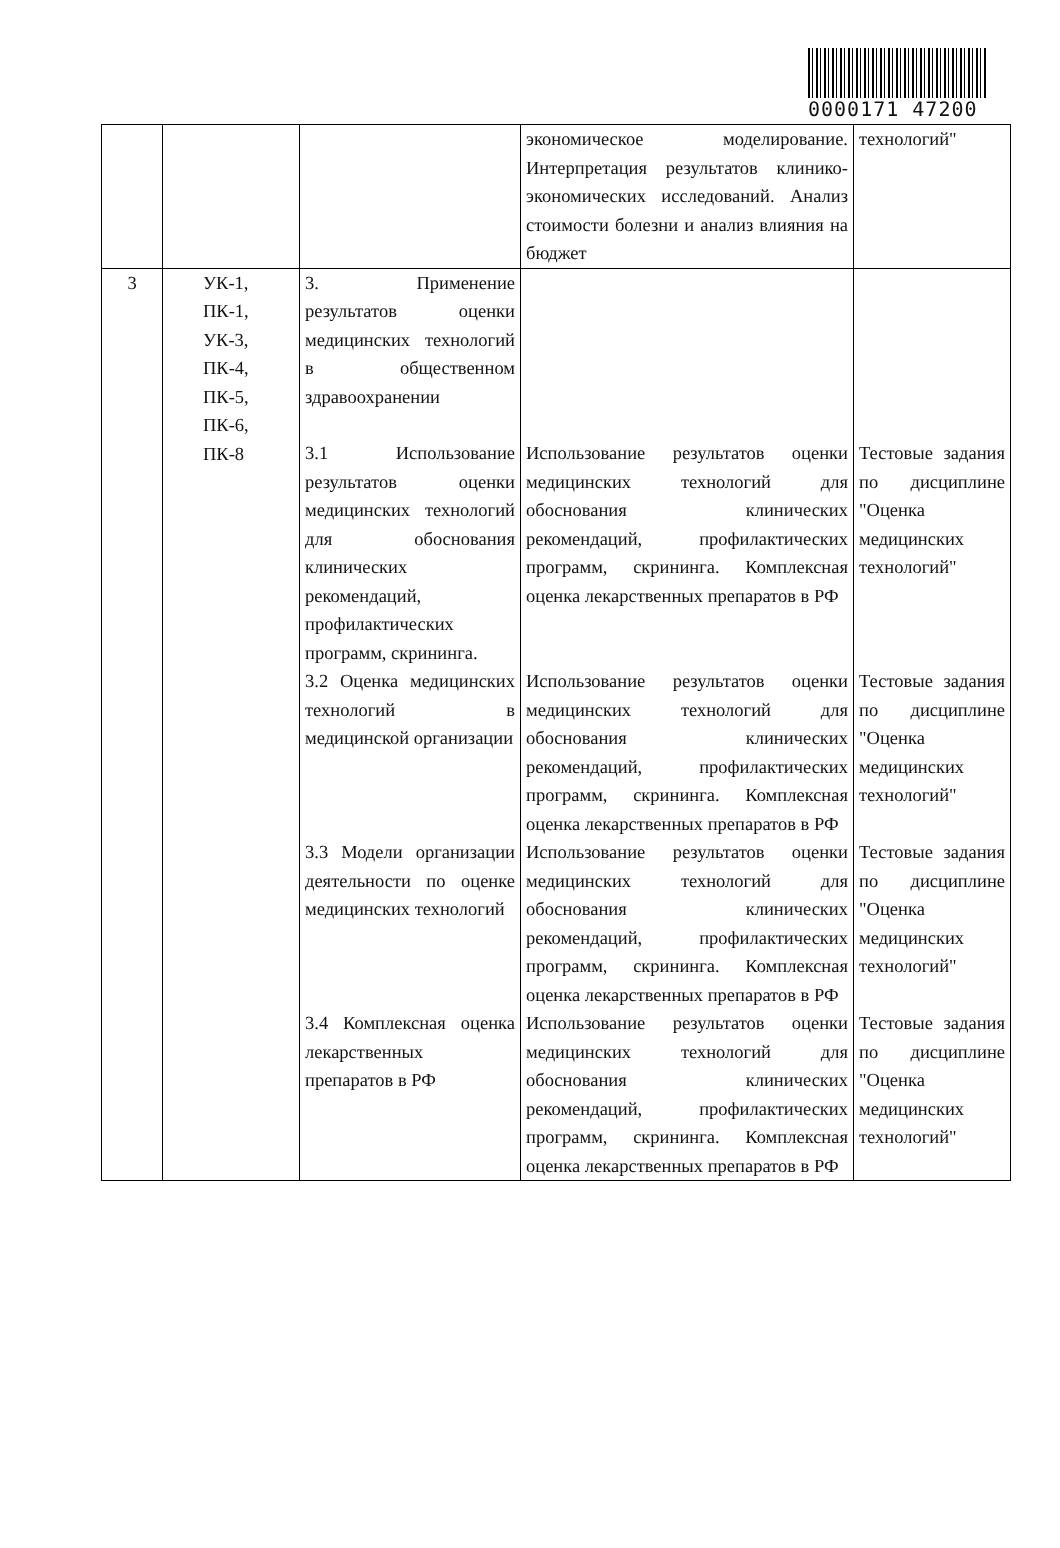0000171 47200
| | | | экономическое моделирование. Интерпретация результатов клинико-экономических исследований. Анализ стоимости болезни и анализ влияния на бюджет | технологий" |
| 3 | УК-1, ПК-1, УК-3, ПК-4, ПК-5, ПК-6, ПК-8 | 3. Применение результатов оценки медицинских технологий в общественном здравоохранении | | |
| | | 3.1 Использование результатов оценки медицинских технологий для обоснования клинических рекомендаций, профилактических программ, скрининга. | Использование результатов оценки медицинских технологий для обоснования клинических рекомендаций, профилактических программ, скрининга. Комплексная оценка лекарственных препаратов в РФ | Тестовые задания по дисциплине "Оценка медицинских технологий" |
| | | 3.2 Оценка медицинских технологий в медицинской организации | Использование результатов оценки медицинских технологий для обоснования клинических рекомендаций, профилактических программ, скрининга. Комплексная оценка лекарственных препаратов в РФ | Тестовые задания по дисциплине "Оценка медицинских технологий" |
| | | 3.3 Модели организации деятельности по оценке медицинских технологий | Использование результатов оценки медицинских технологий для обоснования клинических рекомендаций, профилактических программ, скрининга. Комплексная оценка лекарственных препаратов в РФ | Тестовые задания по дисциплине "Оценка медицинских технологий" |
| | | 3.4 Комплексная оценка лекарственных препаратов в РФ | Использование результатов оценки медицинских технологий для обоснования клинических рекомендаций, профилактических программ, скрининга. Комплексная оценка лекарственных препаратов в РФ | Тестовые задания по дисциплине "Оценка медицинских технологий" |